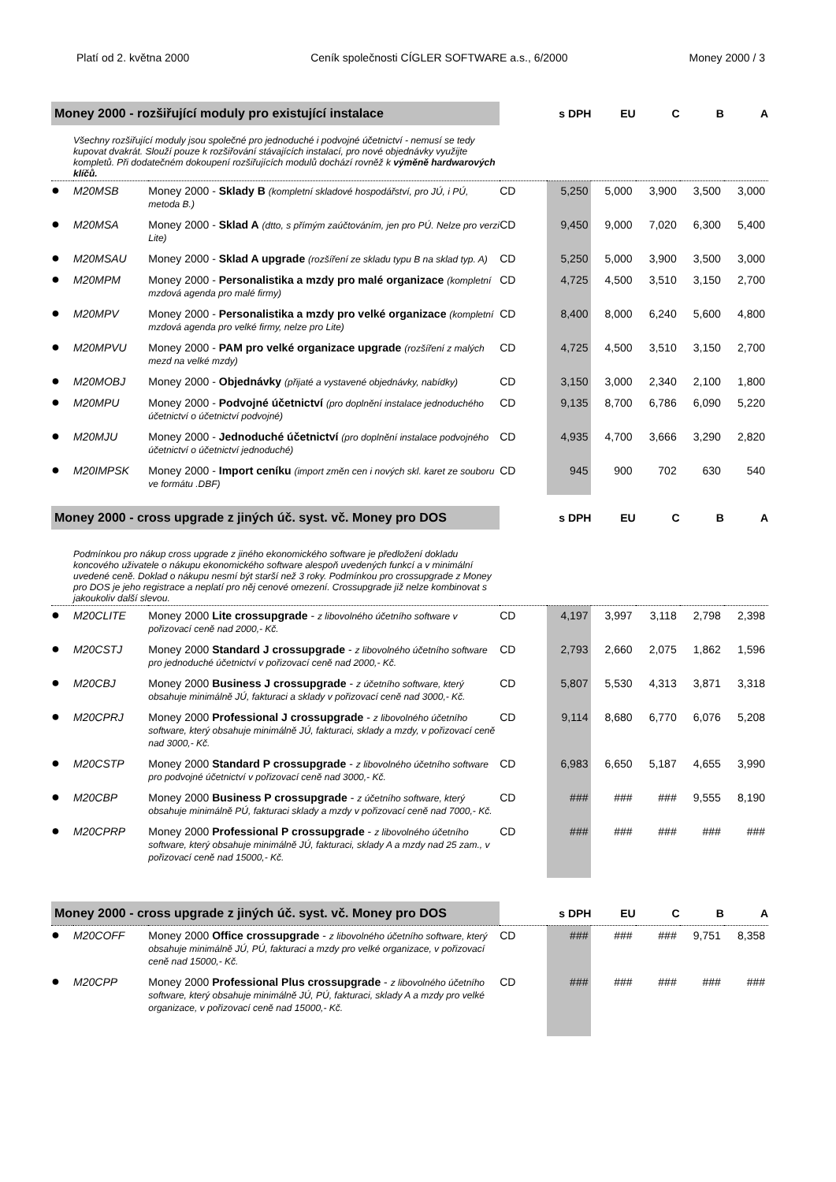Platí od 2. května 2000 Ceník společnosti CÍGLER SOFTWARE a.s., 6/2000 Money 2000 / 3
| Money 2000 - rozšiřující moduly pro existující instalace | | | | s DPH | EU | C | B | A |
| --- | --- | --- | --- | --- | --- | --- | --- | --- |
| Všechny rozšiřující moduly jsou společné pro jednoduché i podvojné účetnictví - nemusí se tedy kupovat dvakrát. Slouží pouze k rozšiřování stávajících instalací, pro nové objednávky využijte kompletů. Při dodatečném dokoupení rozšiřujících modulů dochází rovněž k výměně hardwarových klíčů. | | | | | | | | |
| ● | M20MSB | Money 2000 - Sklady B (kompletní skladové hospodářství, pro JÚ, i PÚ, metoda B.) | CD | 5,250 | 5,000 | 3,900 | 3,500 | 3,000 |
| ● | M20MSA | Money 2000 - Sklad A (dtto, s přímým zaúčtováním, jen pro PÚ. Nelze pro verzi Lite) | CD | 9,450 | 9,000 | 7,020 | 6,300 | 5,400 |
| ● | M20MSAU | Money 2000 - Sklad A upgrade (rozšíření ze skladu typu B na sklad typ. A) | CD | 5,250 | 5,000 | 3,900 | 3,500 | 3,000 |
| ● | M20MPM | Money 2000 - Personalistika a mzdy pro malé organizace (kompletní mzdová agenda pro malé firmy) | CD | 4,725 | 4,500 | 3,510 | 3,150 | 2,700 |
| ● | M20MPV | Money 2000 - Personalistika a mzdy pro velké organizace (kompletní mzdová agenda pro velké firmy, nelze pro Lite) | CD | 8,400 | 8,000 | 6,240 | 5,600 | 4,800 |
| ● | M20MPVU | Money 2000 - PAM pro velké organizace upgrade (rozšíření z malých mezd na velké mzdy) | CD | 4,725 | 4,500 | 3,510 | 3,150 | 2,700 |
| ● | M20MOBJ | Money 2000 - Objednávky (přijaté a vystavené objednávky, nabídky) | CD | 3,150 | 3,000 | 2,340 | 2,100 | 1,800 |
| ● | M20MPU | Money 2000 - Podvojné účetnictví (pro doplnění instalace jednoduchého účetnictví o účetnictví podvojné) | CD | 9,135 | 8,700 | 6,786 | 6,090 | 5,220 |
| ● | M20MJU | Money 2000 - Jednoduché účetnictví (pro doplnění instalace podvojného účetnictví o účetnictví jednoduché) | CD | 4,935 | 4,700 | 3,666 | 3,290 | 2,820 |
| ● | M20IMPSK | Money 2000 - Import ceníku (import změn cen i nových skl. karet ze souboru ve formátu .DBF) | CD | 945 | 900 | 702 | 630 | 540 |
| Money 2000 - cross upgrade z jiných úč. syst. vč. Money pro DOS | | | | s DPH | EU | C | B | A |
| Podmínkou pro nákup cross upgrade z jiného ekonomického software je předložení dokladu koncového uživatele o nákupu ekonomického software alespoň uvedených funkcí a v minimální uvedené ceně. Doklad o nákupu nesmí být starší než 3 roky. Podmínkou pro crossupgrade z Money pro DOS je jeho registrace a neplatí pro něj cenové omezení. Crossupgrade již nelze kombinovat s jakoukoliv další slevou. | | | | | | | | |
| ● | M20CLITE | Money 2000 Lite crossupgrade - z libovolného účetního software v pořizovací ceně nad 2000,- Kč. | CD | 4,197 | 3,997 | 3,118 | 2,798 | 2,398 |
| ● | M20CSTJ | Money 2000 Standard J crossupgrade - z libovolného účetního software pro jednoduché účetnictví v pořizovací ceně nad 2000,- Kč. | CD | 2,793 | 2,660 | 2,075 | 1,862 | 1,596 |
| ● | M20CBJ | Money 2000 Business J crossupgrade - z účetního software, který obsahuje minimálně JÚ, fakturaci a sklady v pořizovací ceně nad 3000,- Kč. | CD | 5,807 | 5,530 | 4,313 | 3,871 | 3,318 |
| ● | M20CPRJ | Money 2000 Professional J crossupgrade - z libovolného účetního software, který obsahuje minimálně JÚ, fakturaci, sklady a mzdy, v pořizovací ceně nad 3000,- Kč. | CD | 9,114 | 8,680 | 6,770 | 6,076 | 5,208 |
| ● | M20CSTP | Money 2000 Standard P crossupgrade - z libovolného účetního software pro podvojné účetnictví v pořizovací ceně nad 3000,- Kč. | CD | 6,983 | 6,650 | 5,187 | 4,655 | 3,990 |
| ● | M20CBP | Money 2000 Business P crossupgrade - z účetního software, který obsahuje minimálně PÚ, fakturaci sklady a mzdy v pořizovací ceně nad 7000,- Kč. | CD | ### | ### | ### | 9,555 | 8,190 |
| ● | M20CPRP | Money 2000 Professional P crossupgrade - z libovolného účetního software, který obsahuje minimálně JÚ, fakturaci, sklady A a mzdy nad 25 zam., v pořizovací ceně nad 15000,- Kč. | CD | ### | ### | ### | ### | ### |
| Money 2000 - cross upgrade z jiných úč. syst. vč. Money pro DOS | | | | s DPH | EU | C | B | A |
| ● | M20COFF | Money 2000 Office crossupgrade - z libovolného účetního software, který obsahuje minimálně JÚ, PÚ, fakturaci a mzdy pro velké organizace, v pořizovací ceně nad 15000,- Kč. | CD | ### | ### | ### | 9,751 | 8,358 |
| ● | M20CPP | Money 2000 Professional Plus crossupgrade - z libovolného účetního software, který obsahuje minimálně JÚ, PÚ, fakturaci, sklady A a mzdy pro velké organizace, v pořizovací ceně nad 15000,- Kč. | CD | ### | ### | ### | ### | ### |